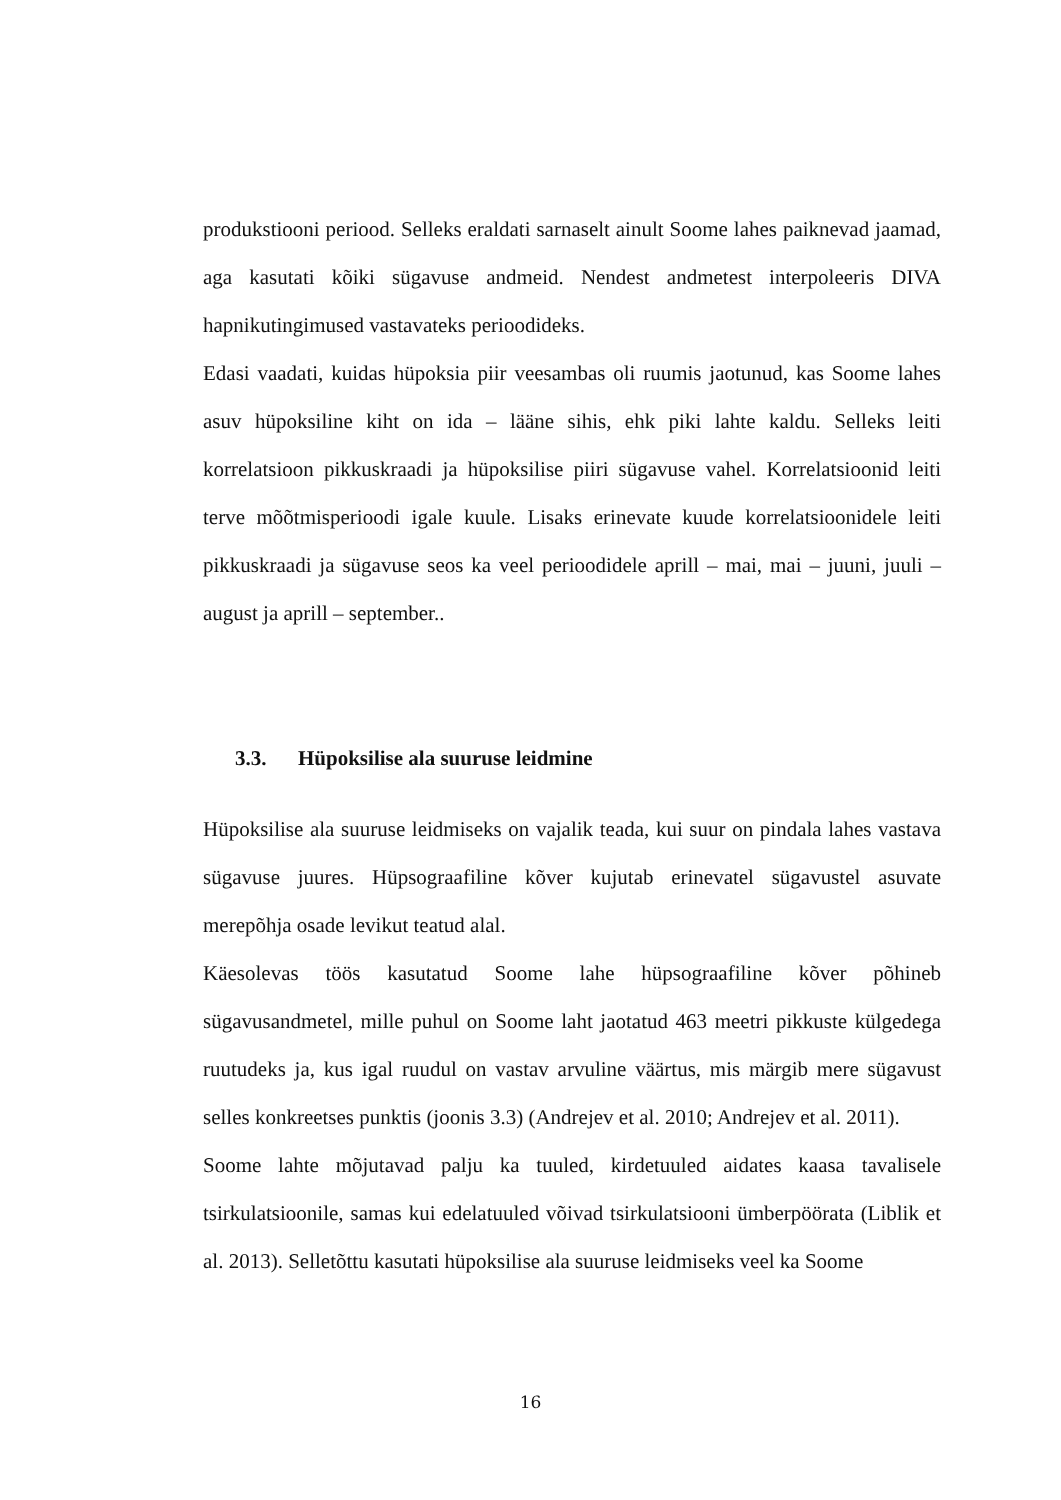produkstiooni periood. Selleks eraldati sarnaselt ainult Soome lahes paiknevad jaamad, aga kasutati kõiki sügavuse andmeid. Nendest andmetest interpoleeris DIVA hapnikutingimused vastavateks perioodideks.
Edasi vaadati, kuidas hüpoksia piir veesambas oli ruumis jaotunud, kas Soome lahes asuv hüpoksiline kiht on ida – lääne sihis, ehk piki lahte kaldu. Selleks leiti korrelatsioon pikkuskraadi ja hüpoksilise piiri sügavuse vahel. Korrelatsioonid leiti terve mõõtmisperioodi igale kuule. Lisaks erinevate kuude korrelatsioonidele leiti pikkuskraadi ja sügavuse seos ka veel perioodidele aprill – mai, mai – juuni, juuli – august ja aprill – september..
3.3. Hüpoksilise ala suuruse leidmine
Hüpoksilise ala suuruse leidmiseks on vajalik teada, kui suur on pindala lahes vastava sügavuse juures. Hüpsograafiline kõver kujutab erinevatel sügavustel asuvate merepõhja osade levikut teatud alal.
Käesolevas töös kasutatud Soome lahe hüpsograafiline kõver põhineb sügavusandmetel, mille puhul on Soome laht jaotatud 463 meetri pikkuste külgedega ruutudeks ja, kus igal ruudul on vastav arvuline väärtus, mis märgib mere sügavust selles konkreetses punktis (joonis 3.3) (Andrejev et al. 2010; Andrejev et al. 2011).
Soome lahte mõjutavad palju ka tuuled, kirdetuuled aidates kaasa tavalisele tsirkulatsioonile, samas kui edelatuuled võivad tsirkulatsiooni ümberpöörata (Liblik et al. 2013). Selletõttu kasutati hüpoksilise ala suuruse leidmiseks veel ka Soome
16